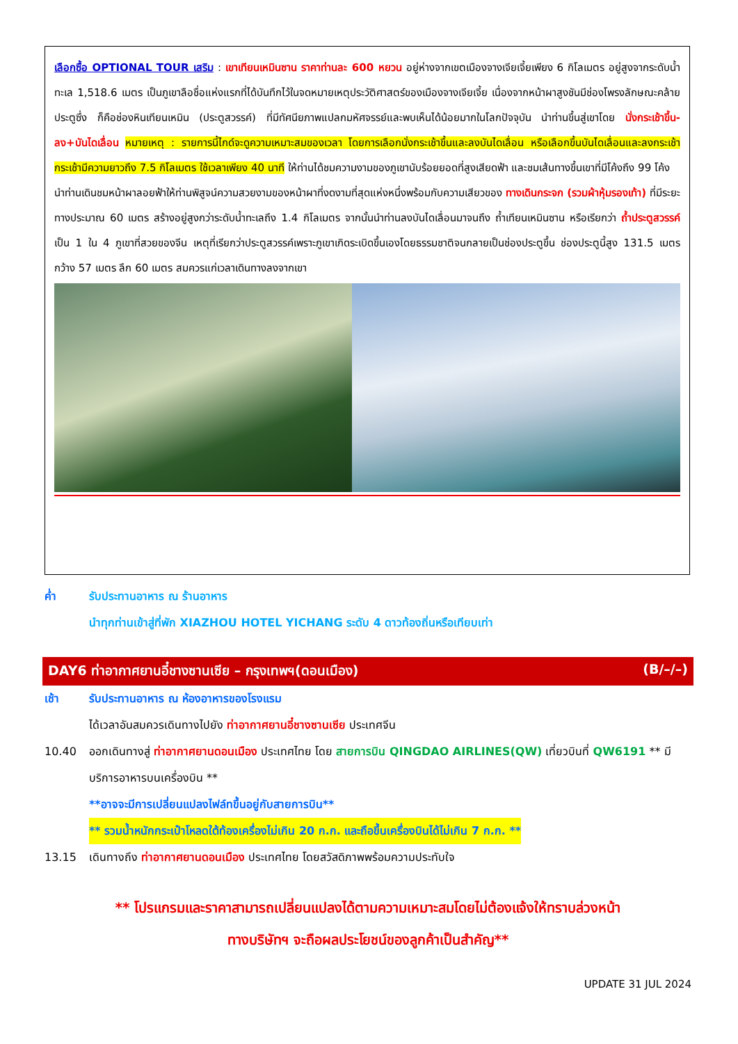เลือกซื้อ OPTIONAL TOUR เสริม : เขาเทียนเหมินซาน ราคาท่านละ 600 หยวน อยู่ห่างจากเขตเมืองจางเจียเจี้ยเพียง 6 กิโลเมตร อยู่สูงจากระดับน้ำทะเล 1,518.6 เมตร เป็นภูเขาลือชื่อแห่งแรกที่ได้บันทึกไว้ในจดหมายเหตุประวัติศาสตร์ของเมืองจางเจียเจี้ย เนื่องจากหน้าผาสูงชันมีช่องโพรงลักษณะคล้ายประตูซึ่ง ก็คือช่องหินเทียนเหมิน (ประตูสวรรค์) ที่มีทัศนียภาพแปลกมหัศจรรย์และพบเห็นได้น้อยมากในโลกปัจจุบัน นำท่านขึ้นสู่เขาโดย นั่งกระเช้าขึ้น-ลง+บันไดเลื่อน หมายเหตุ : รายการนี้ไกด์จะดูความเหมาะสมของเวลา โดยการเลือกนั่งกระเช้าขึ้นและลงบันไดเลื่อน หรือเลือกขึ้นบันไดเลื่อนและลงกระเช้า กระเช้ามีความยาวถึง 7.5 กิโลเมตร ใช้เวลาเพียง 40 นาที ให้ท่านได้ชมความงามของภูเขานับร้อยยอดที่สูงเสียดฟ้า และชมเส้นทางขึ้นเขาที่มีโค้งถึง 99 โค้ง
นำท่านเดินชมหน้าผาลอยฟ้าให้ท่านพิสูจน์ความสวยงามของหน้าผาที่งดงามที่สุดแห่งหนึ่งพร้อมกับความเสียวของ ทางเดินกระจก (รวมผ้าหุ้มรองเท้า) ที่มีระยะทางประมาณ 60 เมตร สร้างอยู่สูงกว่าระดับน้ำทะเลถึง 1.4 กิโลเมตร จากนั้นนำท่านลงบันไดเลื่อนมาจนถึง ถ้ำเทียนเหมินซาน หรือเรียกว่า ถ้ำประตูสวรรค์ เป็น 1 ใน 4 ภูเขาที่สวยของจีน เหตุที่เรียกว่าประตูสวรรค์เพราะภูเขาเกิดระเบิดขึ้นเองโดยธรรมชาติจนกลายเป็นช่องประตูขึ้น ช่องประตูนี้สูง 131.5 เมตร กว้าง 57 เมตร ลึก 60 เมตร สมควรแก่เวลาเดินทางลงจากเขา
ค่ำ รับประทานอาหาร ณ ร้านอาหาร
นำทุกท่านเข้าสู่ที่พัก XIAZHOU HOTEL YICHANG ระดับ 4 ดาวท้องถิ่นหรือเทียบเท่า
DAY6 ท่าอากาศยานอี๋ชางซานเซีย – กรุงเทพฯ(ดอนเมือง) (B/–/–)
เช้า รับประทานอาหาร ณ ห้องอาหารของโรงแรม
ได้เวลาอันสมควรเดินทางไปยัง ท่าอากาศยานอี๋ชางซานเซีย ประเทศจีน
10.40 ออกเดินทางสู่ ท่าอากาศยานดอนเมือง ประเทศไทย โดย สายการบิน QINGDAO AIRLINES(QW) เที่ยวบินที่ QW6191 ** มีบริการอาหารบนเครื่องบิน **
**อาจจะมีการเปลี่ยนแปลงไฟล์ทขึ้นอยู่กับสายการบิน**
** รวมน้ำหนักกระเป๋าโหลดใต้ท้องเครื่องไม่เกิน 20 ก.ก. และถือขึ้นเครื่องบินได้ไม่เกิน 7 ก.ก. **
13.15 เดินทางถึง ท่าอากาศยานดอนเมือง ประเทศไทย โดยสวัสดิภาพพร้อมความประทับใจ
** โปรแกรมและราคาสามารถเปลี่ยนแปลงได้ตามความเหมาะสมโดยไม่ต้องแจ้งให้ทราบล่วงหน้า
ทางบริษัทฯ จะถือผลประโยชน์ของลูกค้าเป็นสำคัญ**
UPDATE 31 JUL 2024